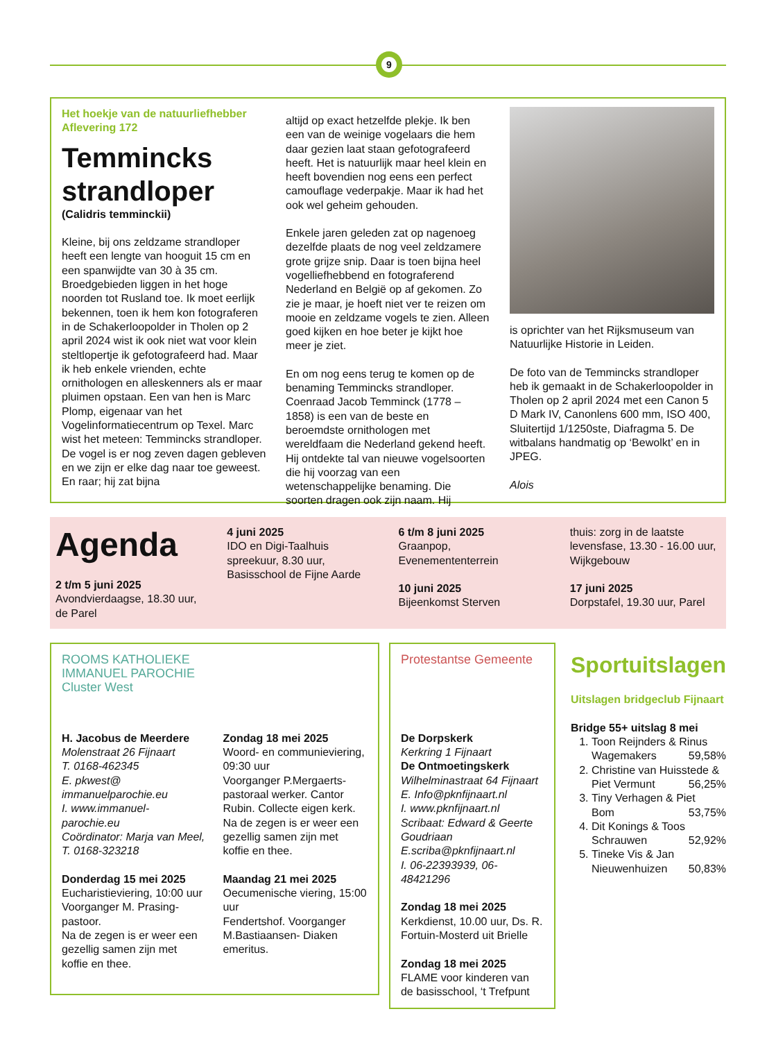9
Het hoekje van de natuurliefhebber
Aflevering 172
Temmincks strandloper
(Calidris temminckii)
Kleine, bij ons zeldzame strandloper heeft een lengte van hooguit 15 cm en een spanwijdte van 30 à 35 cm. Broedgebieden liggen in het hoge noorden tot Rusland toe. Ik moet eerlijk bekennen, toen ik hem kon fotograferen in de Schakerloopolder in Tholen op 2 april 2024 wist ik ook niet wat voor klein steltlopertje ik gefotografeerd had. Maar ik heb enkele vrienden, echte ornithologen en alleskenners als er maar pluimen opstaan. Een van hen is Marc Plomp, eigenaar van het Vogelinformatiecentrum op Texel. Marc wist het meteen: Temmincks strandloper. De vogel is er nog zeven dagen gebleven en we zijn er elke dag naar toe geweest. En raar; hij zat bijna
altijd op exact hetzelfde plekje. Ik ben een van de weinige vogelaars die hem daar gezien laat staan gefotografeerd heeft. Het is natuurlijk maar heel klein en heeft bovendien nog eens een perfect camouflage vederpakje. Maar ik had het ook wel geheim gehouden.
Enkele jaren geleden zat op nagenoeg dezelfde plaats de nog veel zeldzamere grote grijze snip. Daar is toen bijna heel vogelliefhebbend en fotograferend Nederland en België op af gekomen. Zo zie je maar, je hoeft niet ver te reizen om mooie en zeldzame vogels te zien. Alleen goed kijken en hoe beter je kijkt hoe meer je ziet.
En om nog eens terug te komen op de benaming Temmincks strandloper. Coenraad Jacob Temminck (1778 – 1858) is een van de beste en beroemdste ornithologen met wereldfaam die Nederland gekend heeft. Hij ontdekte tal van nieuwe vogelsoorten die hij voorzag van een wetenschappelijke benaming. Die soorten dragen ook zijn naam. Hij
is oprichter van het Rijksmuseum van Natuurlijke Historie in Leiden.
De foto van de Temmincks strandloper heb ik gemaakt in de Schakerloopolder in Tholen op 2 april 2024 met een Canon 5 D Mark IV, Canonlens 600 mm, ISO 400, Sluitertijd 1/1250ste, Diafragma 5. De witbalans handmatig op ‘Bewolkt’ en in JPEG.
Alois
Agenda
2 t/m 5 juni 2025
Avondvierdaagse, 18.30 uur, de Parel
4 juni 2025
IDO en Digi-Taalhuis spreekuur, 8.30 uur, Basisschool de Fijne Aarde
6 t/m 8 juni 2025
Graanpop, Evenemententerrein
10 juni 2025
Bijeenkomst Sterven
thuis: zorg in de laatste levensfase, 13.30 - 16.00 uur, Wijkgebouw
17 juni 2025
Dorpstafel, 19.30 uur, Parel
ROOMS KATHOLIEKE IMMANUEL PAROCHIE Cluster West
H. Jacobus de Meerdere
Molenstraat 26 Fijnaart
T. 0168-462345
E. pkwest@ immanuelparochie.eu
I. www.immanuel-parochie.eu
Coördinator: Marja van Meel, T. 0168-323218
Donderdag 15 mei 2025
Eucharistieviering, 10:00 uur Voorganger M. Prasing-pastoor.
Na de zegen is er weer een gezellig samen zijn met koffie en thee.
Zondag 18 mei 2025
Woord- en communieviering, 09:30 uur
Voorganger P.Mergaerts-pastoraal werker. Cantor Rubin. Collecte eigen kerk. Na de zegen is er weer een gezellig samen zijn met koffie en thee.
Maandag 21 mei 2025
Oecumenische viering, 15:00 uur
Fendertshof. Voorganger M.Bastiaansen- Diaken emeritus.
Protestantse Gemeente
De Dorpskerk
Kerkring 1 Fijnaart
De Ontmoetingskerk
Wilhelminastraat 64 Fijnaart
E. Info@pknfijnaart.nl
I. www.pknfijnaart.nl
Scribaat: Edward & Geerte Goudriaan
E.scriba@pknfijnaart.nl
I. 06-22393939, 06-48421296
Zondag 18 mei 2025
Kerkdienst, 10.00 uur, Ds. R. Fortuin-Mosterd uit Brielle
Zondag 18 mei 2025
FLAME voor kinderen van de basisschool, ‘t Trefpunt
Sportuitslagen
Uitslagen bridgeclub Fijnaart
Bridge 55+ uitslag 8 mei
1. Toon Reijnders & Rinus
Wagemakers 59,58%
2. Christine van Huisstede &
Piet Vermunt 56,25%
3. Tiny Verhagen & Piet
Bom 53,75%
4. Dit Konings & Toos
Schrauwen 52,92%
5. Tineke Vis & Jan
Nieuwenhuizen 50,83%